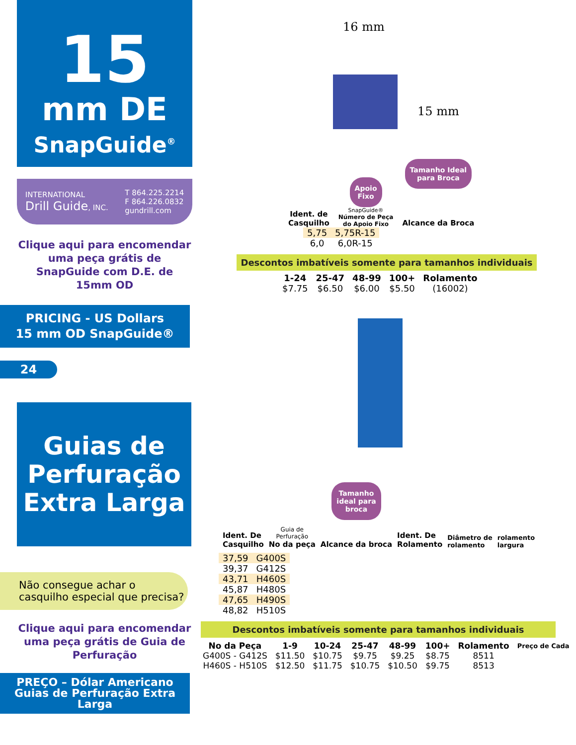15
mm DE
SnapGuide<sup>®</sup>
INTERNATIONAL
Drill Guide, INC.
T 864.225.2214
F 864.226.0832
gundrill.com
Clique aqui para encomendar uma peça grátis de SnapGuide com D.E. de 15mm OD
PRICING - US Dollars
15 mm OD SnapGuide®
24
Guias de Perfuração Extra Larga
Não consegue achar o casquilho especial que precisa?
Clique aqui para encomendar uma peça grátis de Guia de Perfuração
PREÇO – Dólar Americano
Guias de Perfuração Extra Larga
16 mm
15 mm
Ident. de
Casquilho
Apoio
Fixo
SnapGuide®
Número de Peça
do Apoio Fixo
Tamanho Ideal
para Broca
Alcance da Broca
| 5,75 | 5,75R-15 |
| 6,0 | 6,0R-15 |
Descontos imbatíveis somente para tamanhos individuais
| 1-24 | 25-47 | 48-99 | 100+ | Rolamento |
| --- | --- | --- | --- | --- |
| $7.75 | $6.50 | $6.00 | $5.50 | (16002) |
Ident. De
Casquilho
Guia de
Perfuração
No da peça
Tamanho
ideal para
broca
Alcance da broca
Ident. De
Rolamento
Diâmetro de
rolamento
rolamento
largura
| 37,59 | G400S |
| 39,37 | G412S |
| 43,71 | H460S |
| 45,87 | H480S |
| 47,65 | H490S |
| 48,82 | H510S |
Descontos imbatíveis somente para tamanhos individuais
| No da Peça | 1-9 | 10-24 | 25-47 | 48-99 | 100+ | Rolamento | Preço de Cada |
| --- | --- | --- | --- | --- | --- | --- | --- |
| G400S - G412S | $11.50 | $10.75 | $9.75 | $9.25 | $8.75 | 8511 | |
| H460S - H510S | $12.50 | $11.75 | $10.75 | $10.50 | $9.75 | 8513 | |